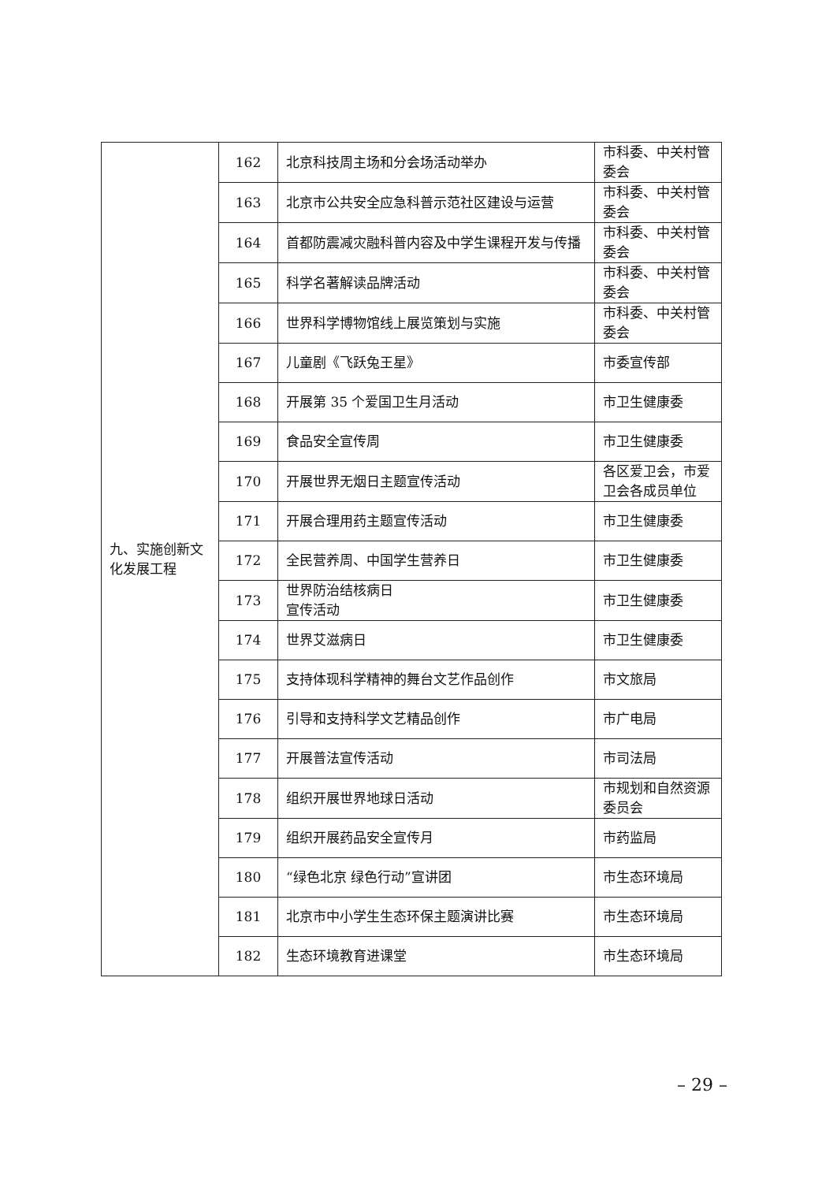| 九、实施创新文化发展工程 | 162 | 北京科技周主场和分会场活动举办 | 市科委、中关村管委会 |
| | 163 | 北京市公共安全应急科普示范社区建设与运营 | 市科委、中关村管委会 |
| | 164 | 首都防震减灾融科普内容及中学生课程开发与传播 | 市科委、中关村管委会 |
| | 165 | 科学名著解读品牌活动 | 市科委、中关村管委会 |
| | 166 | 世界科学博物馆线上展览策划与实施 | 市科委、中关村管委会 |
| | 167 | 儿童剧《飞跃兔王星》 | 市委宣传部 |
| | 168 | 开展第 35 个爱国卫生月活动 | 市卫生健康委 |
| | 169 | 食品安全宣传周 | 市卫生健康委 |
| | 170 | 开展世界无烟日主题宣传活动 | 各区爱卫会，市爱卫会各成员单位 |
| | 171 | 开展合理用药主题宣传活动 | 市卫生健康委 |
| | 172 | 全民营养周、中国学生营养日 | 市卫生健康委 |
| | 173 | 世界防治结核病日 宣传活动 | 市卫生健康委 |
| | 174 | 世界艾滋病日 | 市卫生健康委 |
| | 175 | 支持体现科学精神的舞台文艺作品创作 | 市文旅局 |
| | 176 | 引导和支持科学文艺精品创作 | 市广电局 |
| | 177 | 开展普法宣传活动 | 市司法局 |
| | 178 | 组织开展世界地球日活动 | 市规划和自然资源委员会 |
| | 179 | 组织开展药品安全宣传月 | 市药监局 |
| | 180 | “绿色北京 绿色行动”宣讲团 | 市生态环境局 |
| | 181 | 北京市中小学生生态环保主题演讲比赛 | 市生态环境局 |
| | 182 | 生态环境教育进课堂 | 市生态环境局 |
– 29 –